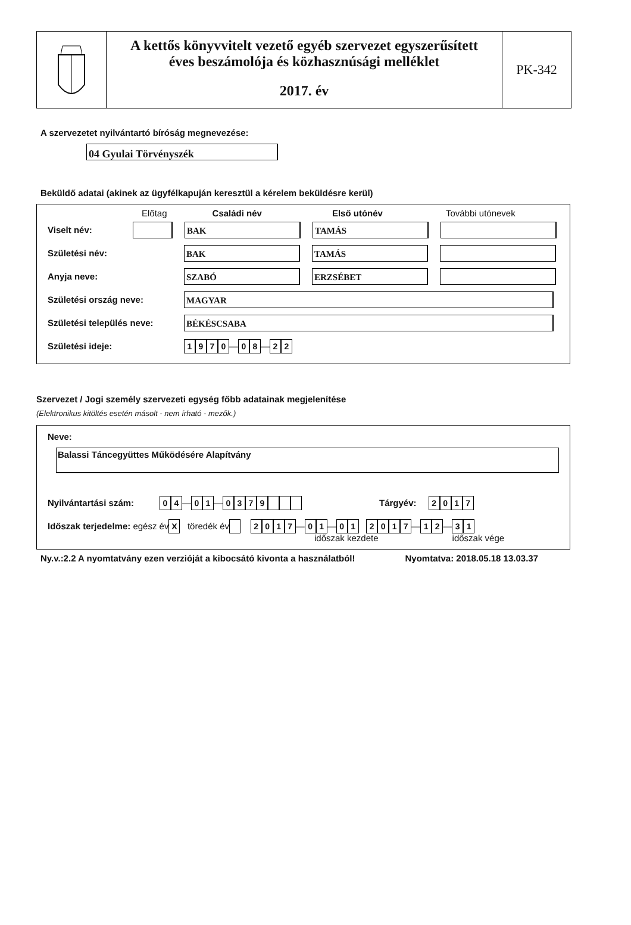A kettős könyvvitelt vezető egyéb szervezet egyszerűsített
éves beszámolója és közhasznúsági melléklet
2017. év
PK-342
A szervezetet nyilvántartó bíróság megnevezése:
04 Gyulai Törvényszék
Beküldő adatai (akinek az ügyfélkapuján keresztül a kérelem beküldésre kerül)
Előtag Családi név Első utónév További utónevek
Viselt név:
BAK TAMÁS
Születési név:
BAK TAMÁS
Anyja neve:
SZABÓ ERZSÉBET
Születési ország neve:
MAGYAR
Születési település neve:
BÉKÉSCSABA
Születési ideje: 1970 — 0 8 — 2 2
Szervezet / Jogi személy szervezeti egység főbb adatainak megjelenítése
(Elektronikus kitöltés esetén másolt - nem írható - mezők.)
Neve:
Balassi Táncegyüttes Működésére Alapítvány
Nyilvántartási szám: 0 4 — 0 1 — 0379 Tárgyév: 2017
Időszak terjedelme: egész év X töredék év 2017 — 0 1 — 01 2017 — 1 2 — 3 1
időszak kezdete időszak vége
Ny.v.:2.2 A nyomtatvány ezen verzióját a kibocsátó kivonta a használatból! Nyomtatva: 2018.05.18 13.03.37